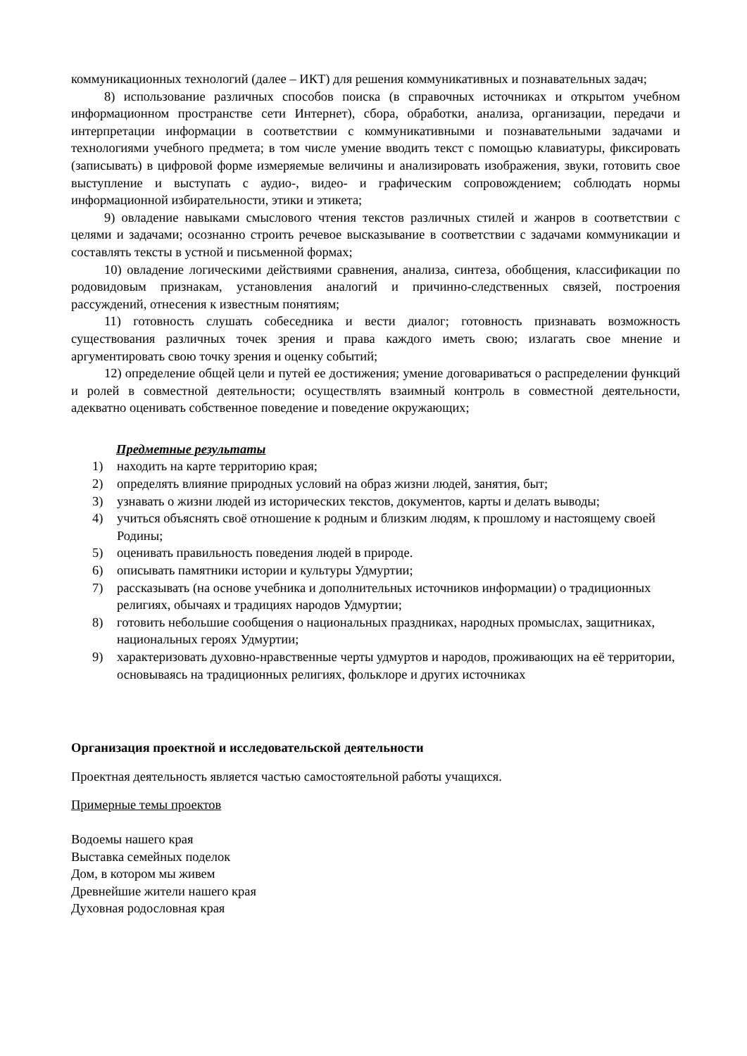коммуникационных технологий (далее – ИКТ) для решения коммуникативных и познавательных задач;
8) использование различных способов поиска (в справочных источниках и открытом учебном информационном пространстве сети Интернет), сбора, обработки, анализа, организации, передачи и интерпретации информации в соответствии с коммуникативными и познавательными задачами и технологиями учебного предмета; в том числе умение вводить текст с помощью клавиатуры, фиксировать (записывать) в цифровой форме измеряемые величины и анализировать изображения, звуки, готовить свое выступление и выступать с аудио-, видео- и графическим сопровождением; соблюдать нормы информационной избирательности, этики и этикета;
9) овладение навыками смыслового чтения текстов различных стилей и жанров в соответствии с целями и задачами; осознанно строить речевое высказывание в соответствии с задачами коммуникации и составлять тексты в устной и письменной формах;
10) овладение логическими действиями сравнения, анализа, синтеза, обобщения, классификации по родовидовым признакам, установления аналогий и причинно-следственных связей, построения рассуждений, отнесения к известным понятиям;
11) готовность слушать собеседника и вести диалог; готовность признавать возможность существования различных точек зрения и права каждого иметь свою; излагать свое мнение и аргументировать свою точку зрения и оценку событий;
12) определение общей цели и путей ее достижения; умение договариваться о распределении функций и ролей в совместной деятельности; осуществлять взаимный контроль в совместной деятельности, адекватно оценивать собственное поведение и поведение окружающих;
Предметные результаты
1) находить на карте территорию края;
2) определять влияние природных условий на образ жизни людей, занятия, быт;
3) узнавать о жизни людей из исторических текстов, документов, карты и делать выводы;
4) учиться объяснять своё отношение к родным и близким людям, к прошлому и настоящему своей Родины;
5) оценивать правильность поведения людей в природе.
6) описывать памятники истории и культуры Удмуртии;
7) рассказывать (на основе учебника и дополнительных источников информации) о традиционных религиях, обычаях и традициях народов Удмуртии;
8) готовить небольшие сообщения о национальных праздниках, народных промыслах, защитниках, национальных героях Удмуртии;
9) характеризовать духовно-нравственные черты удмуртов и народов, проживающих на её территории, основываясь на традиционных религиях, фольклоре и других источниках
Организация проектной и исследовательской деятельности
Проектная деятельность является частью самостоятельной работы учащихся.
Примерные темы проектов
Водоемы нашего края
Выставка семейных поделок
Дом, в котором мы живем
Древнейшие жители нашего края
Духовная родословная края